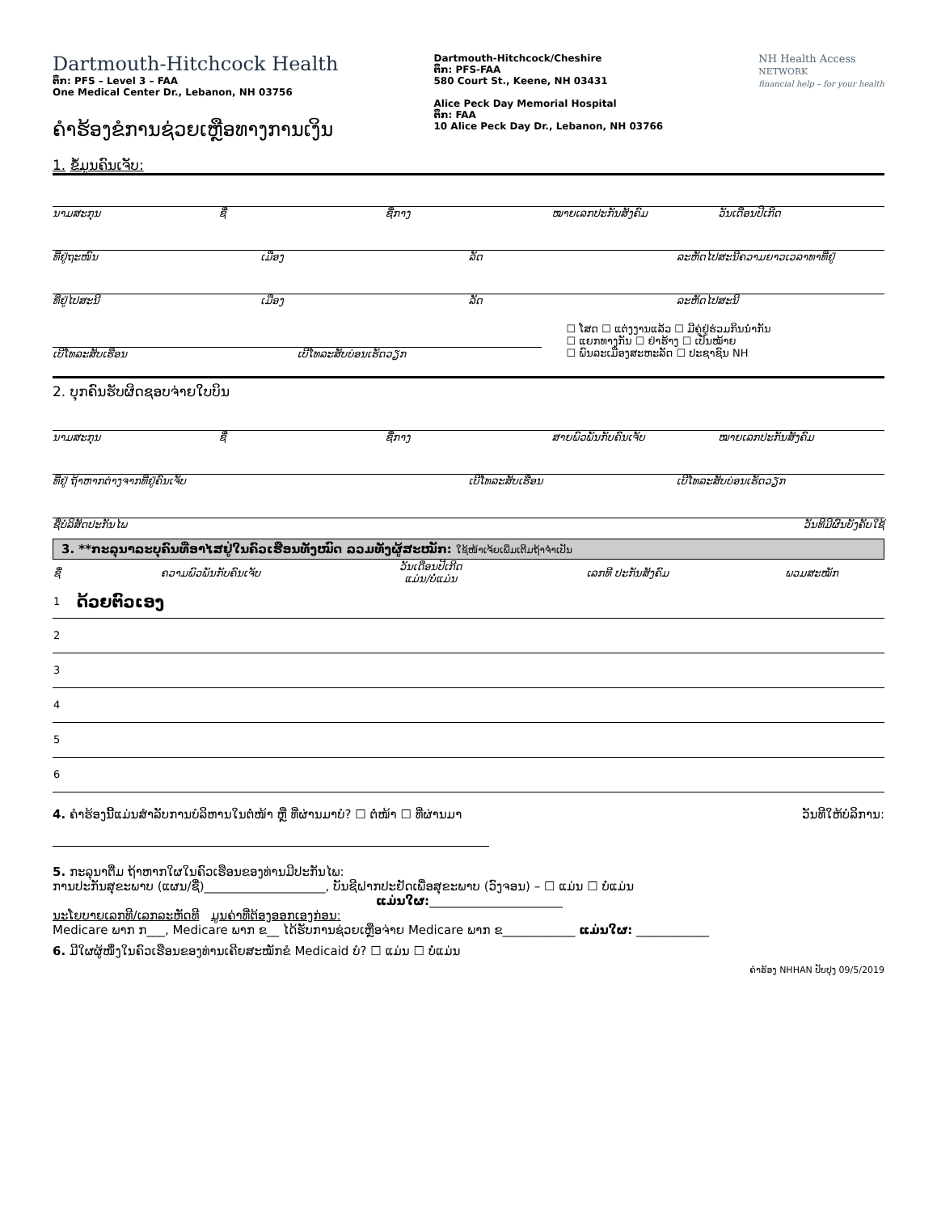Dartmouth-Hitchcock Health
ຕຶກ: PFS – Level 3 – FAA
One Medical Center Dr., Lebanon, NH 03756
ຄຳຮ້ອງຂໍການຊ່ວຍເຫຼືອທາງການເງິນ
Dartmouth-Hitchcock/Cheshire
ຕຶກ: PFS-FAA
580 Court St., Keene, NH 03431
Alice Peck Day Memorial Hospital
ຕຶກ: FAA
10 Alice Peck Day Dr., Lebanon, NH 03766
NH Health Access
NETWORK
financial help – for your health
1. ຂໍ້ມູນຄົນເຈັບ:
ນາມສະກຸນ ຊື່ ຊື່ກາງ ໝາຍເລກປະກັນສັງຄົມ ວັນເດືອນປີເກີດ
ທີ່ຢູ່ຖະໜົນ ເມືອງ ລັດ ລະຫັດໄປສະນີຄວາມຍາວເວລາທາທີ່ຢູ່
ທີ່ຢູ່ໄປສະນີ ເມືອງ ລັດ ລະຫັດໄປສະນີ
ເບີໂທລະສັບເຮືອນ ເບີໂທລະສັບບ່ອນເຮັດວຽກ
☐ ໂສດ ☐ ແຕ່ງງານແລ້ວ ☐ ມີຄູ່ຢູ່ຮ່ວມກິນນຳກັນ
☐ ແຍກທາງກັນ ☐ ຢ່າຮ້າງ ☐ ເປັນໝ້າຍ
☐ ພົນລະເມືອງສະຫະລັດ ☐ ປະຊາຊົນ NH
2. ບຸກຄົນຮັບຜິດຊອບຈ່າຍໃບບິນ
ນາມສະກຸນ ຊື່ ຊື່ກາງ ສາຍພົວພັນກັບຄົນເຈັບ ໝາຍເລກປະກັນສັງຄົມ
ທີ່ຢູ່ ຖ້າຫາກຕ່າງຈາກທີ່ຢູ່ຄົນເຈັບ ເບີໂທລະສັບເຮືອນ ເບີໂທລະສັບບ່ອນເຮັດວຽກ
ຊື່ບໍລິສັດປະກັນໄພ ວັນທີມີຜົນບັງຄັບໃຊ້
3. **ກະລຸນາລະບຸຄົນທີ່ອາໄສຢູ່ໃນຄົວເຮືອນທັງໝົດ ລວມທັງຜູ້ສະໝັກ: ໃຊ້ໜ້າເຈ້ຍເພີ່ມເຕີມຖ້າຈຳເປັນ
| ຊື່ | ຄວາມພົວພັນກັບຄົນເຈັບ | ວັນເດືອນປີເກີດ ແມ່ນ/ບໍ່ແມ່ນ | ເລກທີ ປະກັນສັງຄົມ | ພວມສະໝັກ |
| --- | --- | --- | --- | --- |
| 1 | ດ້ວຍຕົວເອງ | | | |
| 2 | | | | |
| 3 | | | | |
| 4 | | | | |
| 5 | | | | |
| 6 | | | | |
4. ຄຳຮ້ອງນີ້ແມ່ນສຳລັບການບໍລິຫານໃນຕໍ່ໜ້າ ຫຼື ທີ່ຜ່ານມາບໍ? ☐ ຕໍ່ໜ້າ ☐ ທີ່ຜ່ານມາ ວັນທີໃຫ້ບໍລິການ:
5. ກະລຸນາຕື່ມ ຖ້າຫາກໃຜໃນຄົວເຮືອນຂອງທ່ານມີປະກັນໄພ:
ການປະກັນສຸຂະພາບ (ແຜນ/ຊື່)____________________, ບັນຊີຝາກປະຢັດເພື່ອສຸຂະພາບ (ວົງຈອນ) – ☐ ແມ່ນ ☐ ບໍ່ແມ່ນ
ແມ່ນໃຜ:______________________
ນະໂຍບາຍເລກທີ/ເລກລະຫັດທີ ມູນຄ່າທີ່ຕ້ອງອອກເອງກ່ອນ:
Medicare ພາກ ກ___, Medicare ພາກ ຂ__ ໄດ້ຮັບການຊ່ວຍເຫຼືອຈ່າຍ Medicare ພາກ ຂ____________ ແມ່ນໃຜ: ____________
6. ມີໃຜຜູ້ໜຶ່ງໃນຄົວເຮືອນຂອງທ່ານເຄີຍສະໝັກຂໍ Medicaid ບໍ? ☐ ແມ່ນ ☐ ບໍ່ແມ່ນ
ຄຳຮ້ອງ NHHAN ປັບປຸງ 09/5/2019